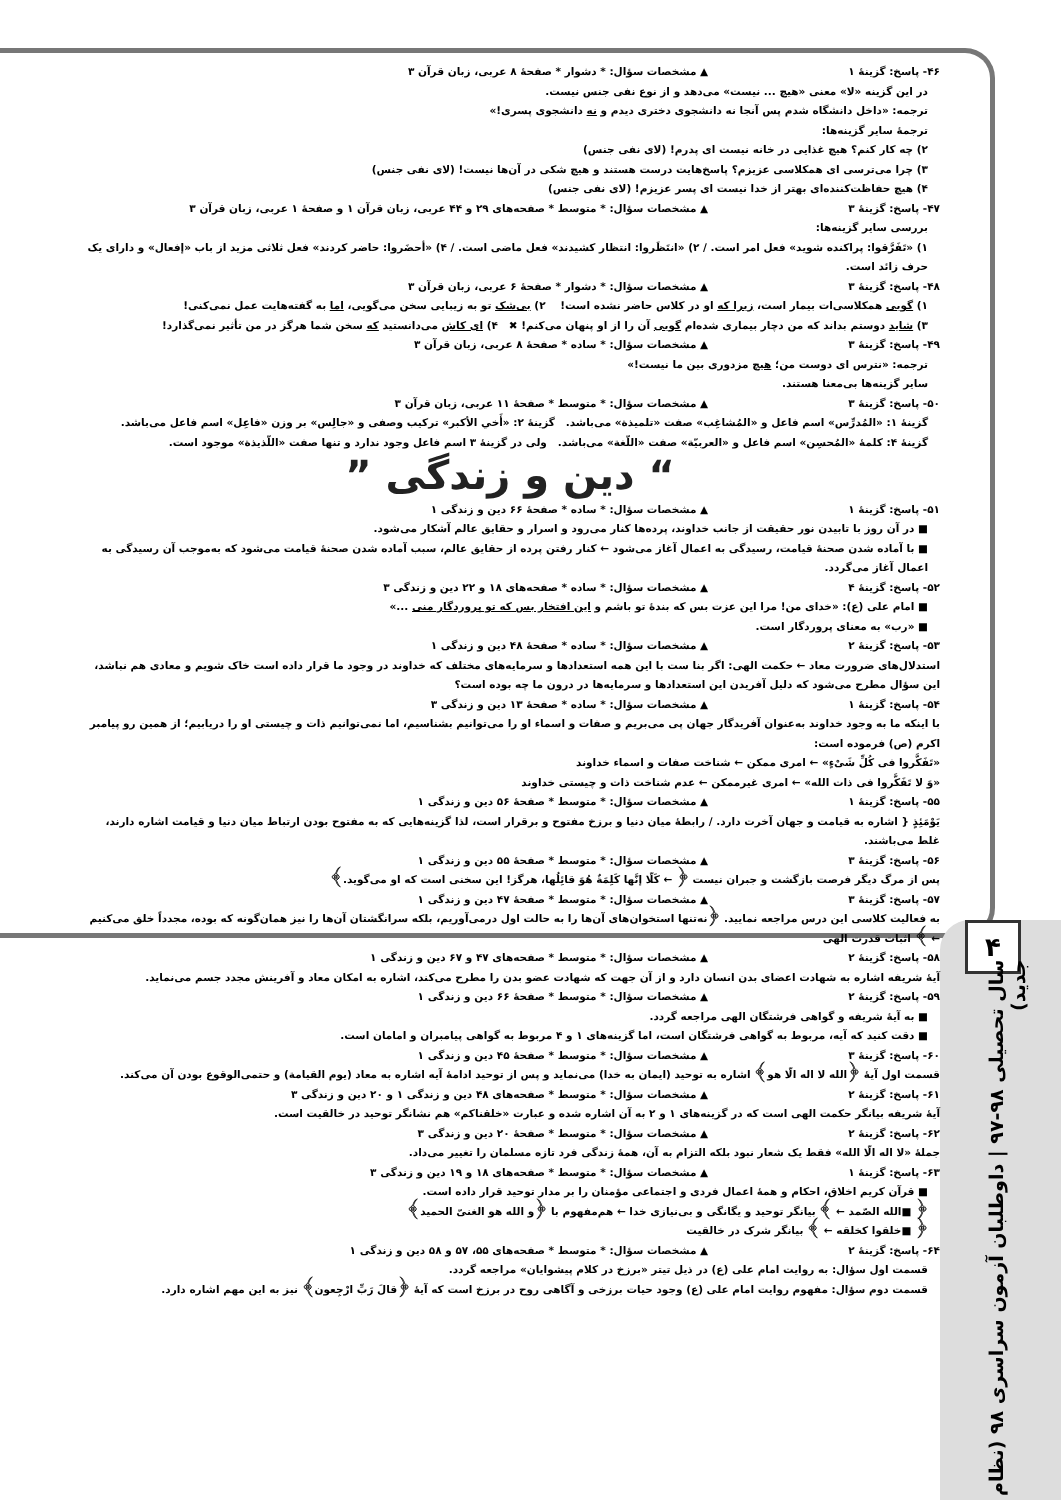۴
سال تحصیلی ۹۸-۹۷ | داوطلبان آزمون سراسری ۹۸ (نظام جدید)
۴۶- پاسخ: گزینهٔ ۱ ▲ مشخصات سؤال: * دشوار * صفحهٔ ۸ عربی، زبان قرآن ۳
در این گزینه «لا» معنی «هیچ ... نیست» می‌دهد و از نوع نفی جنس نیست.
ترجمه: «داخل دانشگاه شدم پس آنجا نه دانشجوی دختری دیدم و نه دانشجوی پسری!»
ترجمهٔ سایر گزینه‌ها:
۲) چه کار کنم؟ هیچ غذایی در خانه نیست ای پدرم! (لای نفی جنس)
۳) چرا می‌ترسی ای همکلاسی عزیزم؟ پاسخ‌هایت درست هستند و هیچ شکی در آن‌ها نیست! (لای نفی جنس)
۴) هیچ حفاظت‌کننده‌ای بهتر از خدا نیست ای پسر عزیزم! (لای نفی جنس)
۴۷- پاسخ: گزینهٔ ۳ ▲ مشخصات سؤال: * متوسط * صفحه‌های ۲۹ و ۴۴ عربی، زبان قرآن ۱ و صفحهٔ ۱ عربی، زبان قرآن ۳
بررسی سایر گزینه‌ها:
۱) «تَفَرَّقوا: پراکنده شوید» فعل امر است. / ۲) «انتَظَروا: انتظار کشیدند» فعل ماضی است. / ۴) «أحضَروا: حاضر کردند» فعل ثلاثی مزید از باب «إفعال» و دارای یک حرف زائد است.
۴۸- پاسخ: گزینهٔ ۳ ▲ مشخصات سؤال: * دشوار * صفحهٔ ۶ عربی، زبان قرآن ۳
۱) گویی همکلاسی‌ات بیمار است، زیرا که او در کلاس حاضر نشده است! ۲) بی‌شک تو به زیبایی سخن می‌گویی، اما به گفته‌هایت عمل نمی‌کنی!
۳) شاید دوستم بداند که من دچار بیماری شده‌ام گویی آن را از او پنهان می‌کنم! ✖ ۴) ای کاش می‌دانستید که سخن شما هرگز در من تأثیر نمی‌گذارد!
۴۹- پاسخ: گزینهٔ ۳ ▲ مشخصات سؤال: * ساده * صفحهٔ ۸ عربی، زبان قرآن ۳
ترجمه: «نترس ای دوست من؛ هیچ مزدوری بین ما نیست!»
سایر گزینه‌ها بی‌معنا هستند.
۵۰- پاسخ: گزینهٔ ۳ ▲ مشخصات سؤال: * متوسط * صفحهٔ ۱۱ عربی، زبان قرآن ۳
گزینهٔ ۱: «المُدرِّس» اسم فاعل و «المُشاغِب» صفت «تلمیذة» می‌باشد. گزینهٔ ۲: «أَخي الأكبر» ترکیب وصفی و «جالِس» بر وزن «فاعِل» اسم فاعل می‌باشد.
گزینهٔ ۴: کلمهٔ «المُحسِن» اسم فاعل و «العربيّة» صفت «اللّغة» می‌باشد. ولی در گزینهٔ ۳ اسم فاعل وجود ندارد و تنها صفت «اللّذيذة» موجود است.
“ دین و زندگی ”
۵۱- پاسخ: گزینهٔ ۱ ▲ مشخصات سؤال: * ساده * صفحهٔ ۶۶ دین و زندگی ۱
■ در آن روز با تابیدن نور حقیقت از جانب خداوند، پرده‌ها کنار می‌رود و اسرار و حقایق عالم آشکار می‌شود.
■ با آماده شدن صحنهٔ قیامت، رسیدگی به اعمال آغاز می‌شود ← کنار رفتن پرده از حقایق عالم، سبب آماده شدن صحنهٔ قیامت می‌شود که به‌موجب آن رسیدگی به اعمال آغاز می‌گردد.
۵۲- پاسخ: گزینهٔ ۴ ▲ مشخصات سؤال: * ساده * صفحه‌های ۱۸ و ۲۲ دین و زندگی ۳
■ امام علی (ع): «خدای من! مرا این عزت بس که بندهٔ تو باشم و این افتخار بس که تو پروردگار منی ...»
■ «رب» به معنای پروردگار است.
۵۳- پاسخ: گزینهٔ ۲ ▲ مشخصات سؤال: * ساده * صفحهٔ ۴۸ دین و زندگی ۱
استدلال‌های ضرورت معاد ← حکمت الهی: اگر بنا ست با این همه استعدادها و سرمایه‌های مختلف که خداوند در وجود ما قرار داده است خاک شویم و معادی هم نباشد، این سؤال مطرح می‌شود که دلیل آفریدن این استعدادها و سرمایه‌ها در درون ما چه بوده است؟
۵۴- پاسخ: گزینهٔ ۱ ▲ مشخصات سؤال: * ساده * صفحهٔ ۱۳ دین و زندگی ۳
با اینکه ما به وجود خداوند به‌عنوان آفریدگار جهان پی می‌بریم و صفات و اسماء او را می‌توانیم بشناسیم، اما نمی‌توانیم ذات و چیستی او را دریابیم؛ از همین رو پیامبر اکرم (ص) فرموده است:
«تَفَكَّروا فی كُلِّ شَیْءٍ» ← امری ممکن ← شناخت صفات و اسماء خداوند
«وَ لا تَفَكَّروا فی ذات الله» ← امری غیرممکن ← عدم شناخت ذات و چیستی خداوند
۵۵- پاسخ: گزینهٔ ۱ ▲ مشخصات سؤال: * متوسط * صفحهٔ ۵۶ دین و زندگی ۱
یَوْمَئِذٍ { اشاره به قیامت و جهان آخرت دارد. / رابطهٔ میان دنیا و برزخ مفتوح و برقرار است، لذا گزینه‌هایی که به مفتوح بودن ارتباط میان دنیا و قیامت اشاره دارند، غلط می‌باشند.
۵۶- پاسخ: گزینهٔ ۳ ▲ مشخصات سؤال: * متوسط * صفحهٔ ۵۵ دین و زندگی ۱
پس از مرگ دیگر فرصت بازگشت و جبران نیست ﴿ ← كَلّا إنَّها كَلِمَةٌ هُوَ قائِلُها، هرگز! این سخنی است که او می‌گوید.﴾
۵۷- پاسخ: گزینهٔ ۳ ▲ مشخصات سؤال: * متوسط * صفحهٔ ۴۷ دین و زندگی ۱
به فعالیت کلاسی این درس مراجعه نمایید. ﴿نه‌تنها استخوان‌های آن‌ها را به حالت اول درمی‌آوریم، بلکه سرانگشتان آن‌ها را نیز همان‌گونه که بوده، مجدداً خلق می‌کنیم ← ﴾ اثبات قدرت الهی
۵۸- پاسخ: گزینهٔ ۲ ▲ مشخصات سؤال: * متوسط * صفحه‌های ۴۷ و ۶۷ دین و زندگی ۱
آیهٔ شریفه اشاره به شهادت اعضای بدن انسان دارد و از آن جهت که شهادت عضو بدن را مطرح می‌کند، اشاره به امکان معاد و آفرینش مجدد جسم می‌نماید.
۵۹- پاسخ: گزینهٔ ۲ ▲ مشخصات سؤال: * متوسط * صفحهٔ ۶۶ دین و زندگی ۱
■ به آیهٔ شریفه و گواهی فرشتگان الهی مراجعه گردد.
■ دقت کنید که آیه، مربوط به گواهی فرشتگان است، اما گزینه‌های ۱ و ۴ مربوط به گواهی پیامبران و امامان است.
۶۰- پاسخ: گزینهٔ ۳ ▲ مشخصات سؤال: * متوسط * صفحهٔ ۴۵ دین و زندگی ۱
قسمت اول آیهٔ ﴿الله لا اله الّا هو﴾ اشاره به توحید (ایمان به خدا) می‌نماید و پس از توحید ادامهٔ آیه اشاره به معاد (یوم القیامة) و حتمی‌الوقوع بودن آن می‌کند.
۶۱- پاسخ: گزینهٔ ۲ ▲ مشخصات سؤال: * متوسط * صفحه‌های ۴۸ دین و زندگی ۱ و ۲۰ دین و زندگی ۳
آیهٔ شریفه بیانگر حکمت الهی است که در گزینه‌های ۱ و ۲ به آن اشاره شده و عبارت «خلقناکم» هم نشانگر توحید در خالقیت است.
۶۲- پاسخ: گزینهٔ ۲ ▲ مشخصات سؤال: * متوسط * صفحهٔ ۲۰ دین و زندگی ۳
جملهٔ «لا اله الّا الله» فقط یک شعار نبود بلکه التزام به آن، همهٔ زندگی فرد تازه مسلمان را تغییر می‌داد.
۶۳- پاسخ: گزینهٔ ۱ ▲ مشخصات سؤال: * متوسط * صفحه‌های ۱۸ و ۱۹ دین و زندگی ۳
■ قرآن کریم اخلاق، احکام و همهٔ اعمال فردی و اجتماعی مؤمنان را بر مدار توحید قرار داده است.
﴿ ■الله الصّمد ← ﴾ بیانگر توحید و یگانگی و بی‌نیازی خدا ← هم‌مفهوم با ﴿و الله هو الغنیّ الحمید﴾
﴿ ■خلقوا کخلقه ← ﴾ بیانگر شرک در خالقیت
۶۴- پاسخ: گزینهٔ ۲ ▲ مشخصات سؤال: * متوسط * صفحه‌های ۵۵، ۵۷ و ۵۸ دین و زندگی ۱
قسمت اول سؤال: به روایت امام علی (ع) در ذیل تیتر «برزخ در کلام پیشوایان» مراجعه گردد.
قسمت دوم سؤال: مفهوم روایت امام علی (ع) وجود حیات برزخی و آگاهی روح در برزخ است که آیهٔ ﴿قالَ رَبِّ ارْجِعون﴾ نیز به این مهم اشاره دارد.